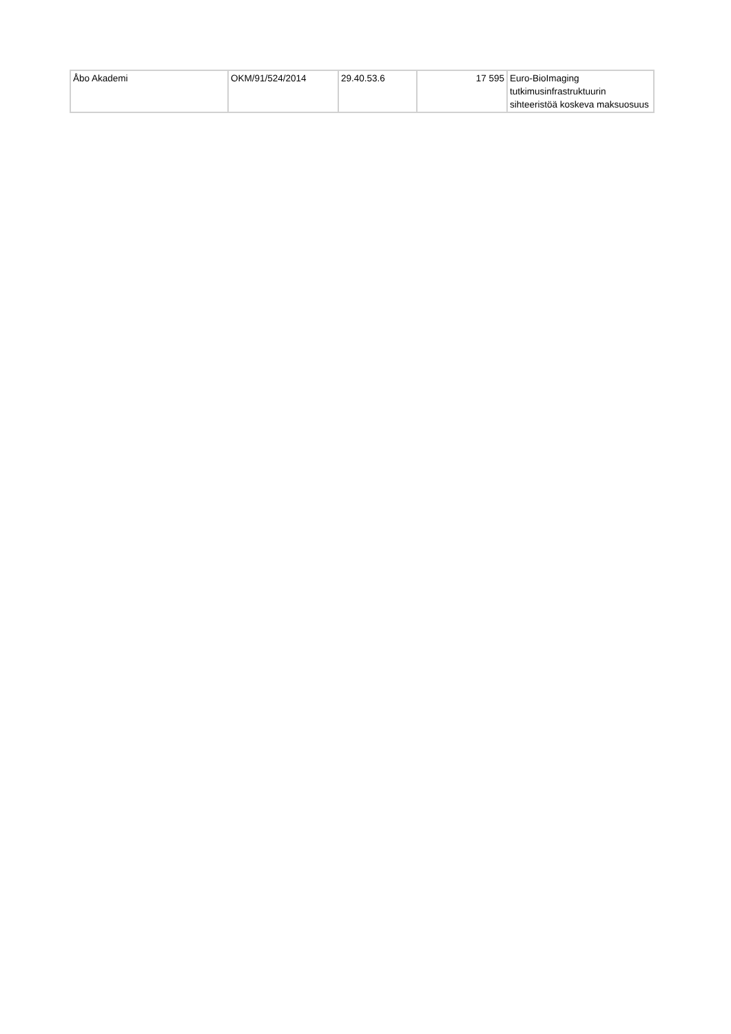| Åbo Akademi | OKM/91/524/2014 | 29.40.53.6 | 17 595 | Euro-BioImaging tutkimusinfrastruktuurin sihteeristöä koskeva maksuosuus |